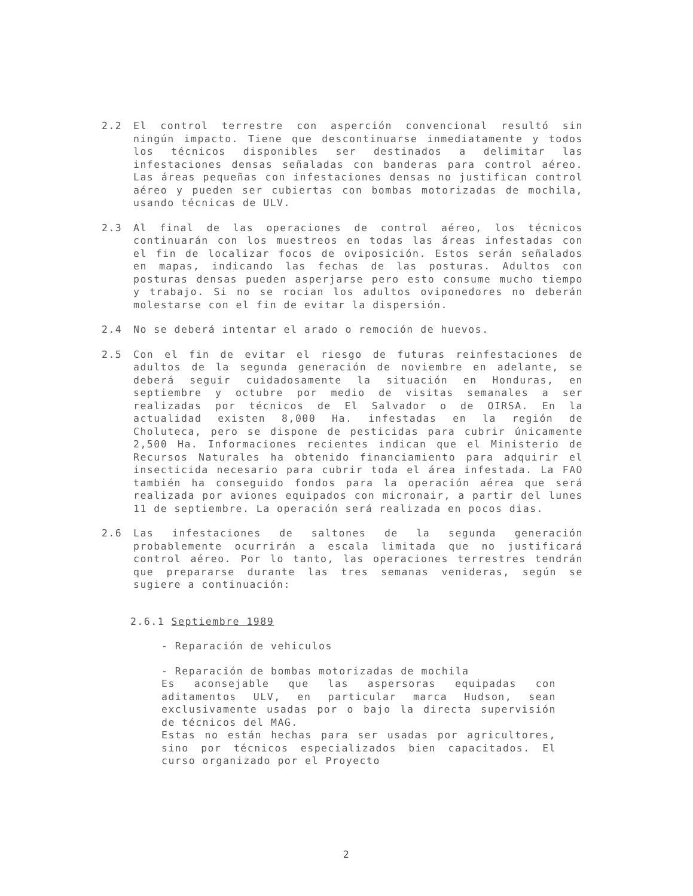2.2 El control terrestre con asperción convencional resultó sin ningún impacto. Tiene que descontinuarse inmediatamente y todos los técnicos disponibles ser destinados a delimitar las infestaciones densas señaladas con banderas para control aéreo. Las áreas pequeñas con infestaciones densas no justifican control aéreo y pueden ser cubiertas con bombas motorizadas de mochila, usando técnicas de ULV.
2.3 Al final de las operaciones de control aéreo, los técnicos continuarán con los muestreos en todas las áreas infestadas con el fin de localizar focos de oviposición. Estos serán señalados en mapas, indicando las fechas de las posturas. Adultos con posturas densas pueden asperjarse pero esto consume mucho tiempo y trabajo. Si no se rocian los adultos oviponedores no deberán molestarse con el fin de evitar la dispersión.
2.4 No se deberá intentar el arado o remoción de huevos.
2.5 Con el fin de evitar el riesgo de futuras reinfestaciones de adultos de la segunda generación de noviembre en adelante, se deberá seguir cuidadosamente la situación en Honduras, en septiembre y octubre por medio de visitas semanales a ser realizadas por técnicos de El Salvador o de OIRSA. En la actualidad existen 8,000 Ha. infestadas en la región de Choluteca, pero se dispone de pesticidas para cubrir únicamente 2,500 Ha. Informaciones recientes indican que el Ministerio de Recursos Naturales ha obtenido financiamiento para adquirir el insecticida necesario para cubrir toda el área infestada. La FAO también ha conseguido fondos para la operación aérea que será realizada por aviones equipados con micronair, a partir del lunes 11 de septiembre. La operación será realizada en pocos dias.
2.6 Las infestaciones de saltones de la segunda generación probablemente ocurrirán a escala limitada que no justificará control aéreo. Por lo tanto, las operaciones terrestres tendrán que prepararse durante las tres semanas venideras, según se sugiere a continuación:
2.6.1 Septiembre 1989
- Reparación de vehiculos
- Reparación de bombas motorizadas de mochila
Es aconsejable que las aspersoras equipadas con aditamentos ULV, en particular marca Hudson, sean exclusivamente usadas por o bajo la directa supervisión de técnicos del MAG.
Estas no están hechas para ser usadas por agricultores, sino por técnicos especializados bien capacitados. El curso organizado por el Proyecto
2